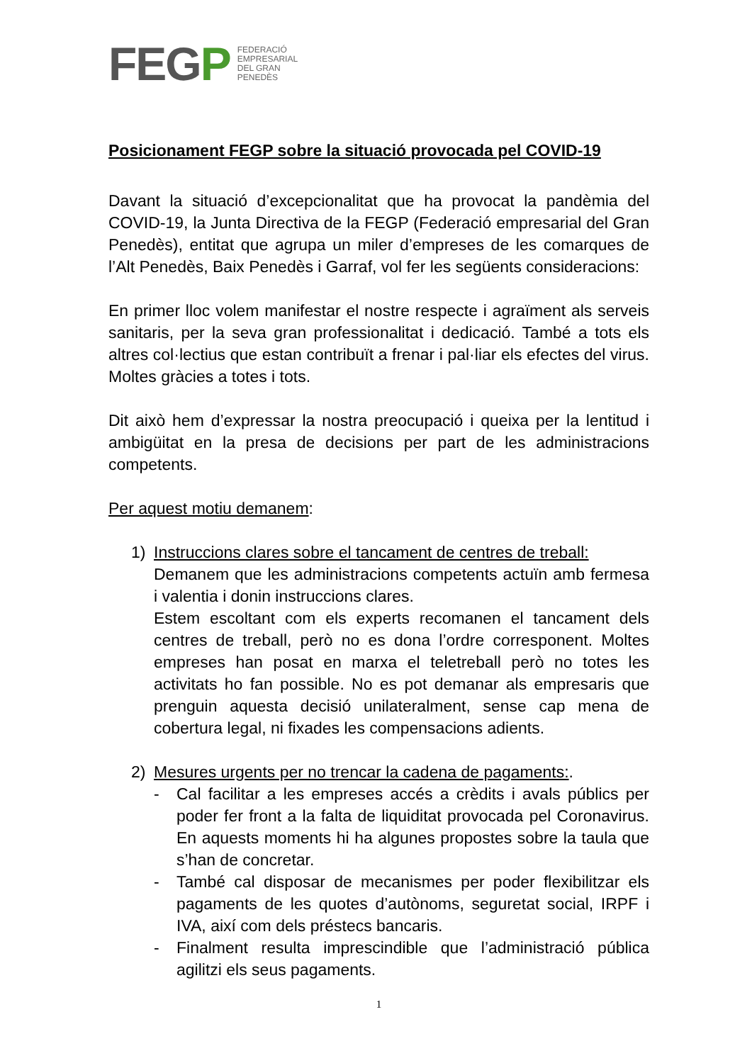FEGP
FEDERACIÓ
EMPRESARIAL
DEL GRAN
PENEDÈS
Posicionament FEGP sobre la situació provocada pel COVID-19
Davant la situació d’excepcionalitat que ha provocat la pandèmia del COVID-19, la Junta Directiva de la FEGP (Federació empresarial del Gran Penedès), entitat que agrupa un miler d’empreses de les comarques de l’Alt Penedès, Baix Penedès i Garraf, vol fer les següents consideracions:
En primer lloc volem manifestar el nostre respecte i agraïment als serveis sanitaris, per la seva gran professionalitat i dedicació. També a tots els altres col·lectius que estan contribuït a frenar i pal·liar els efectes del virus. Moltes gràcies a totes i tots.
Dit això hem d’expressar la nostra preocupació i queixa per la lentitud i ambigüitat en la presa de decisions per part de les administracions competents.
Per aquest motiu demanem:
1) Instruccions clares sobre el tancament de centres de treball:
Demanem que les administracions competents actuïn amb fermesa i valentia i donin instruccions clares.
Estem escoltant com els experts recomanen el tancament dels centres de treball, però no es dona l’ordre corresponent. Moltes empreses han posat en marxa el teletreball però no totes les activitats ho fan possible. No es pot demanar als empresaris que prenguin aquesta decisió unilateralment, sense cap mena de cobertura legal, ni fixades les compensacions adients.
2) Mesures urgents per no trencar la cadena de pagaments:.
- Cal facilitar a les empreses accés a crèdits i avals públics per poder fer front a la falta de liquiditat provocada pel Coronavirus. En aquests moments hi ha algunes propostes sobre la taula que s’han de concretar.
- També cal disposar de mecanismes per poder flexibilitzar els pagaments de les quotes d’autònoms, seguretat social, IRPF i IVA, així com dels préstecs bancaris.
- Finalment resulta imprescindible que l’administració pública agilitzi els seus pagaments.
1